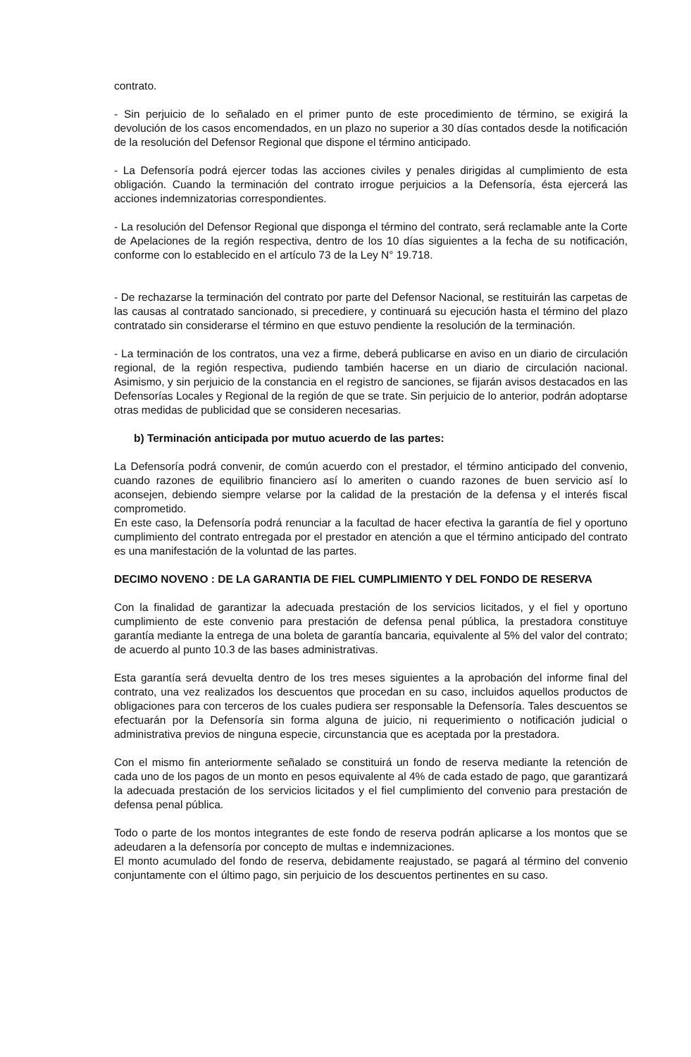contrato.
- Sin perjuicio de lo señalado en el primer punto de este procedimiento de término, se exigirá la devolución de los casos encomendados, en un plazo no superior a 30 días contados desde la notificación de la resolución del Defensor Regional que dispone el término anticipado.
- La Defensoría podrá ejercer todas las acciones civiles y penales dirigidas al cumplimiento de esta obligación. Cuando la terminación del contrato irrogue perjuicios a la Defensoría, ésta ejercerá las acciones indemnizatorias correspondientes.
- La resolución del Defensor Regional que disponga el término del contrato, será reclamable ante la Corte de Apelaciones de la región respectiva, dentro de los 10 días siguientes a la fecha de su notificación, conforme con lo establecido en el artículo 73 de la Ley N° 19.718.
- De rechazarse la terminación del contrato por parte del Defensor Nacional, se restituirán las carpetas de las causas al contratado sancionado, si precediere, y continuará su ejecución hasta el término del plazo contratado sin considerarse el término en que estuvo pendiente la resolución de la terminación.
- La terminación de los contratos, una vez a firme, deberá publicarse en aviso en un diario de circulación regional, de la región respectiva, pudiendo también hacerse en un diario de circulación nacional. Asimismo, y sin perjuicio de la constancia en el registro de sanciones, se fijarán avisos destacados en las Defensorías Locales y Regional de la región de que se trate. Sin perjuicio de lo anterior, podrán adoptarse otras medidas de publicidad que se consideren necesarias.
b) Terminación anticipada por mutuo acuerdo de las partes:
La Defensoría podrá convenir, de común acuerdo con el prestador, el término anticipado del convenio, cuando razones de equilibrio financiero así lo ameriten o cuando razones de buen servicio así lo aconsejen, debiendo siempre velarse por la calidad de la prestación de la defensa y el interés fiscal comprometido.
En este caso, la Defensoría podrá renunciar a la facultad de hacer efectiva la garantía de fiel y oportuno cumplimiento del contrato entregada por el prestador en atención a que el término anticipado del contrato es una manifestación de la voluntad de las partes.
DECIMO NOVENO : DE LA GARANTIA DE FIEL CUMPLIMIENTO Y DEL FONDO DE RESERVA
Con la finalidad de garantizar la adecuada prestación de los servicios licitados, y el fiel y oportuno cumplimiento de este convenio para prestación de defensa penal pública, la prestadora constituye garantía mediante la entrega de una boleta de garantía bancaria, equivalente al 5% del valor del contrato; de acuerdo al punto 10.3 de las bases administrativas.
Esta garantía será devuelta dentro de los tres meses siguientes a la aprobación del informe final del contrato, una vez realizados los descuentos que procedan en su caso, incluidos aquellos productos de obligaciones para con terceros de los cuales pudiera ser responsable la Defensoría. Tales descuentos se efectuarán por la Defensoría sin forma alguna de juicio, ni requerimiento o notificación judicial o administrativa previos de ninguna especie, circunstancia que es aceptada por la prestadora.
Con el mismo fin anteriormente señalado se constituirá un fondo de reserva mediante la retención de cada uno de los pagos de un monto en pesos equivalente al 4% de cada estado de pago, que garantizará la adecuada prestación de los servicios licitados y el fiel cumplimiento del convenio para prestación de defensa penal pública.
Todo o parte de los montos integrantes de este fondo de reserva podrán aplicarse a los montos que se adeudaren a la defensoría por concepto de multas e indemnizaciones.
El monto acumulado del fondo de reserva, debidamente reajustado, se pagará al término del convenio conjuntamente con el último pago, sin perjuicio de los descuentos pertinentes en su caso.